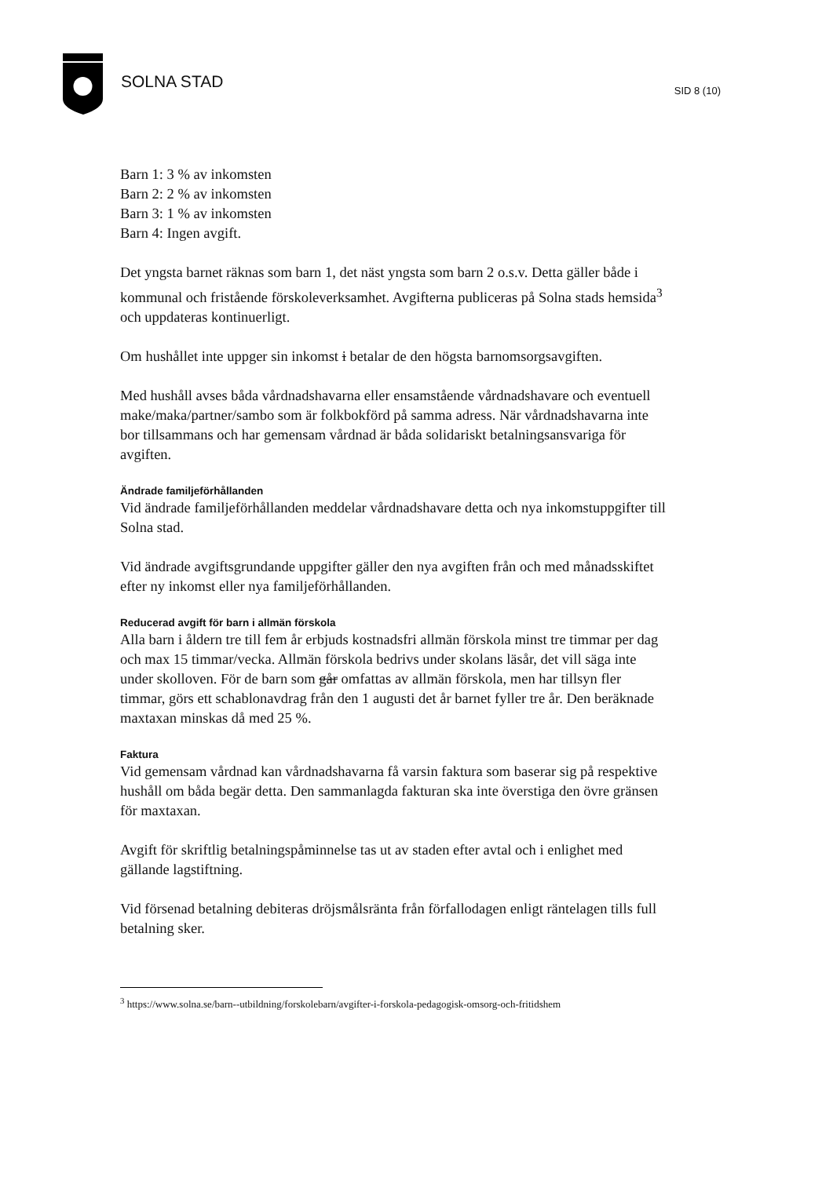SOLNA STAD SID 8 (10)
Barn 1: 3 % av inkomsten
Barn 2: 2 % av inkomsten
Barn 3: 1 % av inkomsten
Barn 4: Ingen avgift.
Det yngsta barnet räknas som barn 1, det näst yngsta som barn 2 o.s.v. Detta gäller både i kommunal och fristående förskoleverksamhet. Avgifterna publiceras på Solna stads hemsida<sup>3</sup> och uppdateras kontinuerligt.
Om hushållet inte uppger sin inkomst i betalar de den högsta barnomsorgsavgiften.
Med hushåll avses båda vårdnadshavarna eller ensamstående vårdnadshavare och eventuell make/maka/partner/sambo som är folkbokförd på samma adress. När vårdnadshavarna inte bor tillsammans och har gemensam vårdnad är båda solidariskt betalningsansvariga för avgiften.
Ändrade familjeförhållanden
Vid ändrade familjeförhållanden meddelar vårdnadshavare detta och nya inkomstuppgifter till Solna stad.
Vid ändrade avgiftsgrundande uppgifter gäller den nya avgiften från och med månadsskiftet efter ny inkomst eller nya familjeförhållanden.
Reducerad avgift för barn i allmän förskola
Alla barn i åldern tre till fem år erbjuds kostnadsfri allmän förskola minst tre timmar per dag och max 15 timmar/vecka. Allmän förskola bedrivs under skolans läsår, det vill säga inte under skolloven. För de barn som går omfattas av allmän förskola, men har tillsyn fler timmar, görs ett schablonavdrag från den 1 augusti det år barnet fyller tre år. Den beräknade maxtaxan minskas då med 25 %.
Faktura
Vid gemensam vårdnad kan vårdnadshavarna få varsin faktura som baserar sig på respektive hushåll om båda begär detta. Den sammanlagda fakturan ska inte överstiga den övre gränsen för maxtaxan.
Avgift för skriftlig betalningspåminnelse tas ut av staden efter avtal och i enlighet med gällande lagstiftning.
Vid försenad betalning debiteras dröjsmålsränta från förfallodagen enligt räntelagen tills full betalning sker.
<sup>3</sup> https://www.solna.se/barn--utbildning/forskolebarn/avgifter-i-forskola-pedagogisk-omsorg-och-fritidshem